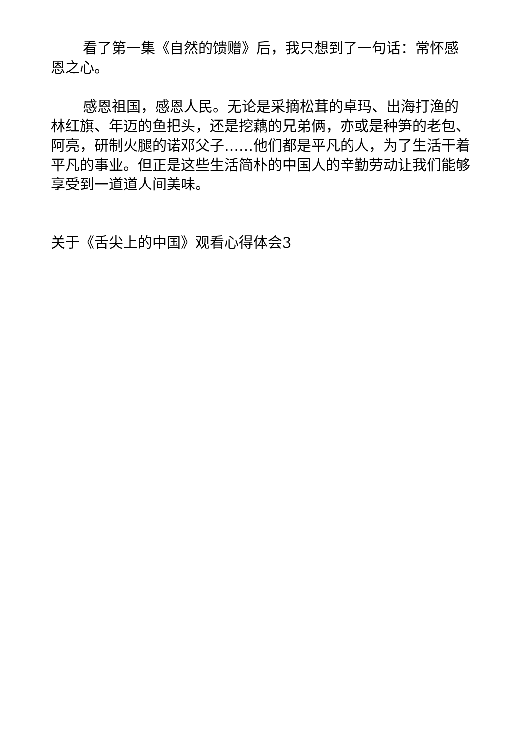看了第一集《自然的馈赠》后，我只想到了一句话：常怀感恩之心。
感恩祖国，感恩人民。无论是采摘松茸的卓玛、出海打渔的林红旗、年迈的鱼把头，还是挖藕的兄弟俩，亦或是种笋的老包、阿亮，研制火腿的诺邓父子……他们都是平凡的人，为了生活干着平凡的事业。但正是这些生活简朴的中国人的辛勤劳动让我们能够享受到一道道人间美味。
关于《舌尖上的中国》观看心得体会3